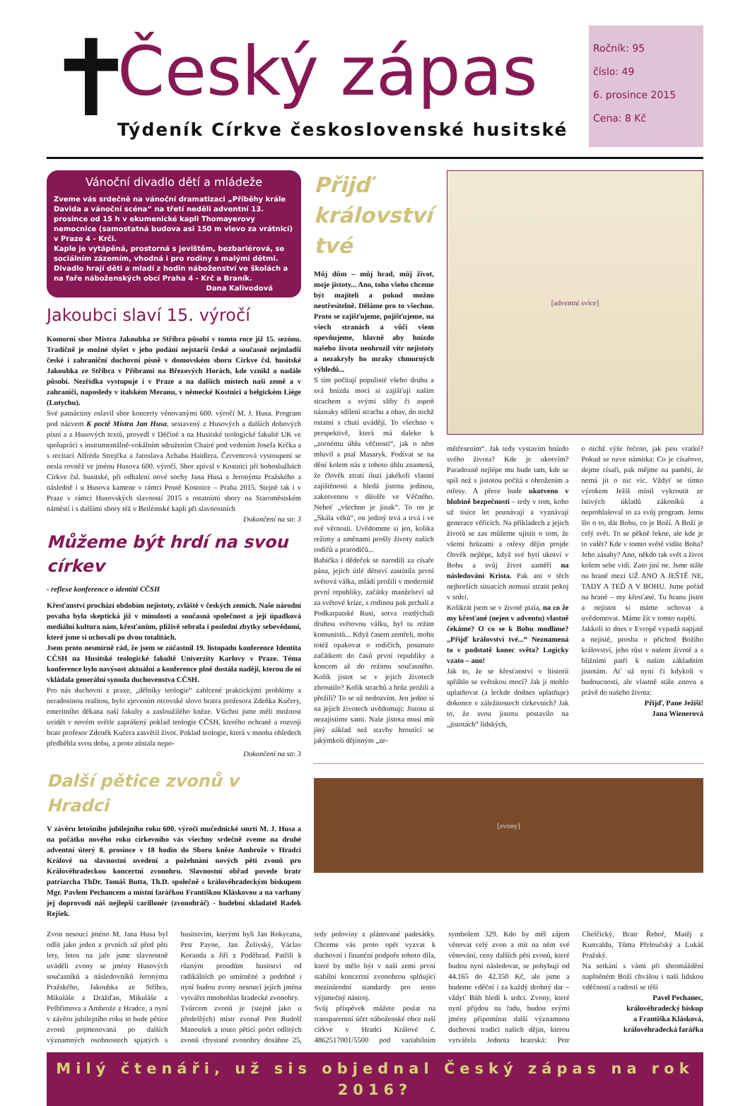✝
Český zápas
Týdeník Církve československé husitské
Ročník: 95
číslo: 49
6. prosince 2015
Cena: 8 Kč
Vánoční divadlo dětí a mládeže
Zveme vás srdečně na vánoční dramatizaci „Příběhy krále Davida a vánoční scéna“ na třetí neděli adventní 13. prosince od 15 h v ekumenické kapli Thomayerovy nemocnice (samostatná budova asi 150 m vlevo za vrátnicí) v Praze 4 - Krči.
Kaple je vytápěná, prostorná s jevištěm, bezbariérová, se sociálním zázemím, vhodná i pro rodiny s malými dětmi. Divadlo hrají děti a mladí z hodin náboženství ve školách a na faře náboženských obcí Praha 4 - Krč a Braník.
Dana Kalivodová
Jakoubci slaví 15. výročí
Komorní sbor Mistra Jakoubka ze Stříbra působí v tomto roce již 15. sezónu. Tradičně je možné slyšet v jeho podání nejstarší české a současně nejmladší české i zahraniční duchovní písně v domovském sboru Církve čsl. husitské Jakoubka ze Stříbra v Příbrami na Březových Horách, kde vznikl a nadále působí. Nezřídka vystupuje i v Praze a na dalších místech naší země a v zahraničí, naposledy v italském Meranu, v německé Kostnici a belgickém Liège (Lutychu).
Své patnáctiny oslavil sbor koncerty věnovanými 600. výročí M. J. Husa. Program pod názvem K poctě Mistra Jan Husa, sestavený z Husových a dalších dobových písní a z Husových textů, provedl v Děčíně a na Husitské teologické fakultě UK ve spolupráci s instrumentálně-vokálním sdružením Chairé pod vedením Josefa Krčka a s recitací Alfréda Strejčka a Jaroslava Achaba Haidlera. Červencová vystoupení se nesla rovněž ve jménu Husova 600. výročí. Sbor zpíval v Kostnici při bohoslužbách Církve čsl. husitské, při odhalení nové sochy Jana Husa a Jeronýma Pražského a následně i u Husova kamene v rámci Poutě Kostnice – Praha 2015. Stejně tak i v Praze v rámci Husovských slavností 2015 s ostatními sbory na Staroměstském náměstí i s dalšími sbory též v Betlémské kapli při slavnostních
Dokončení na str. 3
Můžeme být hrdí na svou církev
- reflexe konference o identitě CČSH
Křesťanství prochází obdobím nejistoty, zvláště v českých zemích. Naše národní povaha byla skeptická již v minulosti a současná společnost a její úpadková mediální kultura nám, křesťanům, plíživě sebrala i poslední zbytky sebevědomí, které jsme si uchovali po dvou totalitách.
Jsem proto nesmírně rád, že jsem se zúčastnil 19. listopadu konference Identita CČSH na Husitské teologické fakultě Univerzity Karlovy v Praze. Téma konference bylo navýsost aktuální a konference plně dostála naději, kterou do ní vkládala generální synoda duchovenstva CČSH.
Pro nás duchovní z praxe, „dělníky teologie“ zahlcené praktickými problémy a neradostnou realitou, bylo zjevením otcovské slovo bratra profesora Zdeňka Kučery, emeritního děkana naší fakulty a zasloužilého kněze. Všichni jsme měli možnost uvidět v novém světle zaprášený poklad teologie CČSH, kterého ochraně a rozvoji bratr profesor Zdeněk Kučera zasvětil život. Poklad teologie, která v mnoha ohledech předběhla svou dobu, a proto zůstala nepo-
Dokončení na str. 3
Přijď království tvé
Můj dům – můj hrad, můj život, moje jistoty... Ano, toho všeho chceme být majiteli a pokud možno neotřesitelně. Děláme pro to všechno. Proto se zajišťujeme, pojišťujeme, na všech stranách a vůči všem opevňujeme, hlavně aby hnízdo našeho života neohrozil vítr nejistoty a nezakryly ho mraky chmurných výhledů...
S tím počítají populisté všeho druhu a svá hnízda moci si zajišťují naším strachem a svými sliby či aspoň náznaky sdílení strachu a obav, do nichž ostatní s chutí uvádějí. To všechno v perspektivě, která má daleko k „zornému úhlu věčnosti“, jak o něm mluvil a psal Masaryk. Podívat se na dění kolem nás z tohoto úhlu znamená, že člověk ztratí iluzi jakékoli vlastní zajištěnosti a hledá jistotu jedinou, zakotvenou v důvěře ve Věčného. Neboť „všechno je jinak“. To on je „Skála věků“, on jediný trvá a trvá i ve své věrnosti. Uvědomme si jen, kolika režimy a změnami prošly životy našich rodičů a prarodičů...
Babička i dědeček se narodili za císaře pána, jejich útlé dětství zastínila první světová válka, mládí prožili v modernitě první republiky, začátky manželství už za světové krize, s rodinou pak prchali z Podkarpatské Rusi, sotva rozdýchali druhou světovou válku, byl tu režim komunistů... Když časem zemřeli, mohu totéž opakovat o rodičích, posunuto začátkem do časů první republiky a koncem až do režimu současného. Kolik jistot se v jejich životech zhroutilo? Kolik strachů a hrůz prožili a přežili? To se už nedozvím. Jen jedno si na jejich životech uvědomuji: Jistotu si nezajistíme sami. Naše jistota musí mít jiný základ než stavby hroutící se jakýmkoli dějinným „ze-
[adventní svíce]
mětřesením“. Jak tedy vystavím hnízdo svého života? Kde je ukotvím? Paradoxně nejlépe mu bude tam, kde se spíš než s jistotou počítá s ohrožením a otřesy. A přece bude ukotveno v hlubině bezpečnosti – tedy v tom, koho už tisíce let poznávají a vyznávají generace věřících. Na příkladech z jejich životů se zas můžeme ujistit o tom, že všemi hrůzami a otřesy dějin projde člověk nejlépe, když své bytí ukotví v Bohu a svůj život zaměří na následování Krista. Pak ani v těch nejhorších situacích nemusí ztratit pokoj v srdci.
Kolikrát jsem se v životě ptala, na co že my křesťané (nejen v adventu) vlastně čekáme? O co se k Bohu modlíme? „Přijď království tvé...“ Neznamená to v podstatě konec světa? Logicky vzato – ano!
Jak to, že se křesťanství v historii spřáhlo se světskou mocí? Jak ji mohlo uplatňovat (a leckde dodnes uplatňuje) dokonce v záležitostech církevních? Jak to, že svou jistotu postavilo na „jistotách“ lidských,
o nichž výše řečeno, jak jsou vratké? Pokud se ozve námitka: Co je císařovo, dejme císaři, pak mějme na paměti, že nemá jít o nic víc. Vždyť se tímto výrokem Ježíš mínil vykroutit ze lstivých úkladů zákoníků a neprohlašoval to za svůj program. Jemu šlo o to, dát Bohu, co je Boží. A Boží je celý svět. To se pěkně řekne, ale kde je to vidět? Kde v tomto světě vidíte Boha? Jeho zásahy? Ano, někdo tak svět a život kolem sebe vidí. Zato jiní ne. Jsme stále na hraně mezi UŽ ANO A JEŠTĚ NE, TADY A TEĎ A V BOHU. Jsme pořád na hraně – my křesťané. Tu hranu jistot a nejistot si máme uchovat a uvědomovat. Máme žít v tomto napětí.
Jakkoli to dnes v Evropě vypadá napjatě a nejistě, prosba o příchod Božího království, jeho růst v našem životě a s bližními patří k našim základním jistotám. Ať už nyní či kdykoli v budoucnosti, ale vlastně stále znovu a právě do našeho života:
Přijď, Pane Ježíši!
Jana Wienerová
Další pětice zvonů v Hradci
V závěru letošního jubilejního roku 600. výročí mučednické smrti M. J. Husa a na počátku nového roku církevního vás všechny srdečně zveme na druhé adventní úterý 8. prosince v 18 hodin do Sboru kněze Ambrože v Hradci Králové na slavnostní uvedení a požehnání nových pěti zvonů pro Královéhradeckou koncertní zvonohru. Slavnostní obřad povede bratr patriarcha ThDr. Tomáš Butta, Th.D. společně s královéhradeckým biskupem Mgr. Pavlem Pechancem a místní farářkou Františkou Kláskovou a na varhany jej doprovodí náš nejlepší carillonér (zvonohráč) - hudební skladatel Radek Rejšek.
[zvony]
Zvon nesoucí jméno M. Jana Husa byl odlit jako jeden z prvních už před pěti lety, letos na jaře jsme slavnostně uváděli zvony se jmény Husových současníků a následovníků Jeronýma Pražského, Jakoubka ze Stříbra, Mikuláše z Drážďan, Mikuláše z Pelhřimova a Ambrože z Hradce, a nyní v závěru jubilejního roku to bude pětice zvonů pojmenovaná po dalších významných osobnostech spjatých s husitstvím, kterými byli Jan Rokycana, Petr Payne, Jan Želivský, Václav Koranda a Jiří z Poděbrad. Patřili k různým proudům husitství od radikálních po umírněné a podobně i nyní budou zvony nesoucí jejich jména vytvářet mnohohlas hradecké zvonohry.
Tvůrcem zvonů je (stejně jako u předešlých) mistr zvonař Petr Rudolf Manoušek a touto pěticí počet odlitých zvonů chystané zvonohry dosáhne 25, tedy poloviny z plánované padesátky. Chceme vás proto opět vyzvat k duchovní i finanční podpoře tohoto díla, které by mělo být v naší zemi první stabilní koncertní zvonohrou splňující mezinárodní standardy pro tento výjimečný nástroj.
Svůj příspěvek můžete poslat na transparentní účet náboženské obce naší církve v Hradci Králové č. 4862517001/5500 pod variabilním symbolem 329. Kdo by měl zájem věnovat celý zvon a mít na něm své věnování, ceny dalších pěti zvonů, které budou nyní následovat, se pohybují od 44.165 do 42.350 Kč, ale jsme a budeme vděční i za každý drobný dar – vždyť Bůh hledí k srdci. Zvony, které nyní přijdou na řadu, budou svými jmény připomínat další významnou duchovní tradici našich dějin, kterou vytvářela Jednota bratrská: Petr Chelčický, Bratr Řehoř, Matěj z Kunvaldu, Tůma Přeloučský a Lukáš Pražský.
Na setkání s vámi při shromáždění naplněném Boží chválou i naší lidskou vděčností a radostí se těší
Pavel Pechanec,
královéhradecký biskup
a Františka Klásková,
královéhradecká farářka
Milý čtenáři, už sis objednal Český zápas na rok 2016?